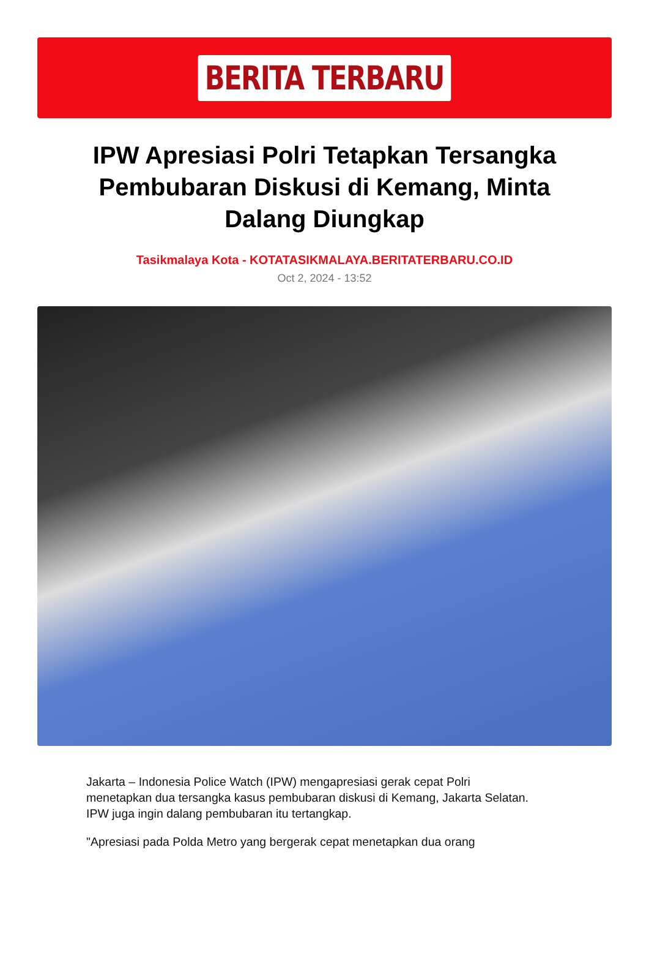BERITA TERBARU
IPW Apresiasi Polri Tetapkan Tersangka Pembubaran Diskusi di Kemang, Minta Dalang Diungkap
Tasikmalaya Kota - KOTATASIKMALAYA.BERITATERBARU.CO.ID
Oct 2, 2024 - 13:52
Jakarta – Indonesia Police Watch (IPW) mengapresiasi gerak cepat Polri menetapkan dua tersangka kasus pembubaran diskusi di Kemang, Jakarta Selatan. IPW juga ingin dalang pembubaran itu tertangkap.
"Apresiasi pada Polda Metro yang bergerak cepat menetapkan dua orang